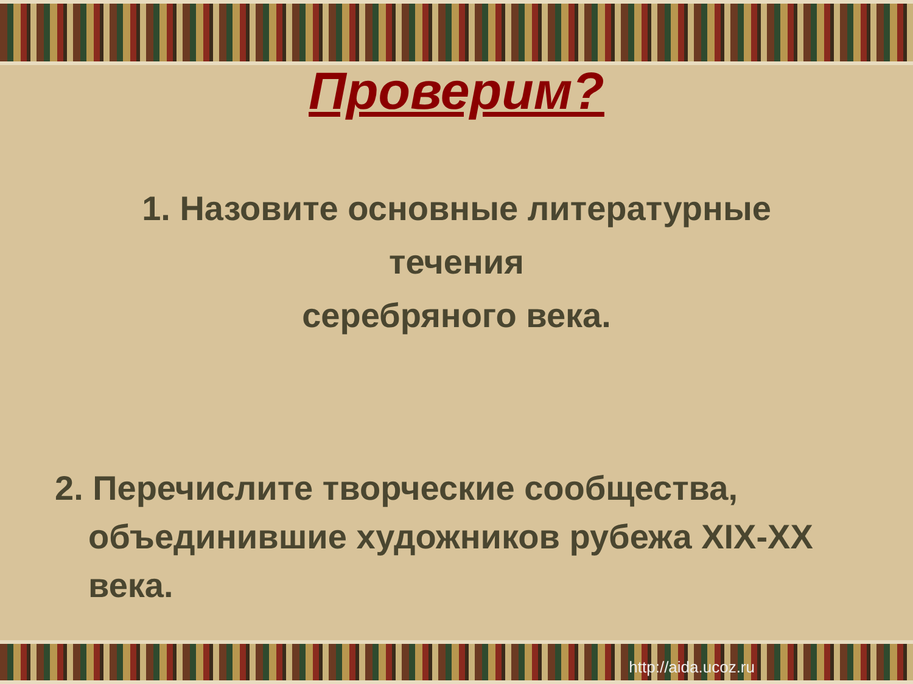Проверим?
1. Назовите основные литературные
течения
серебряного века.
2. Перечислите творческие сообщества, объединившие художников рубежа XIX-XX века.
http://aida.ucoz.ru